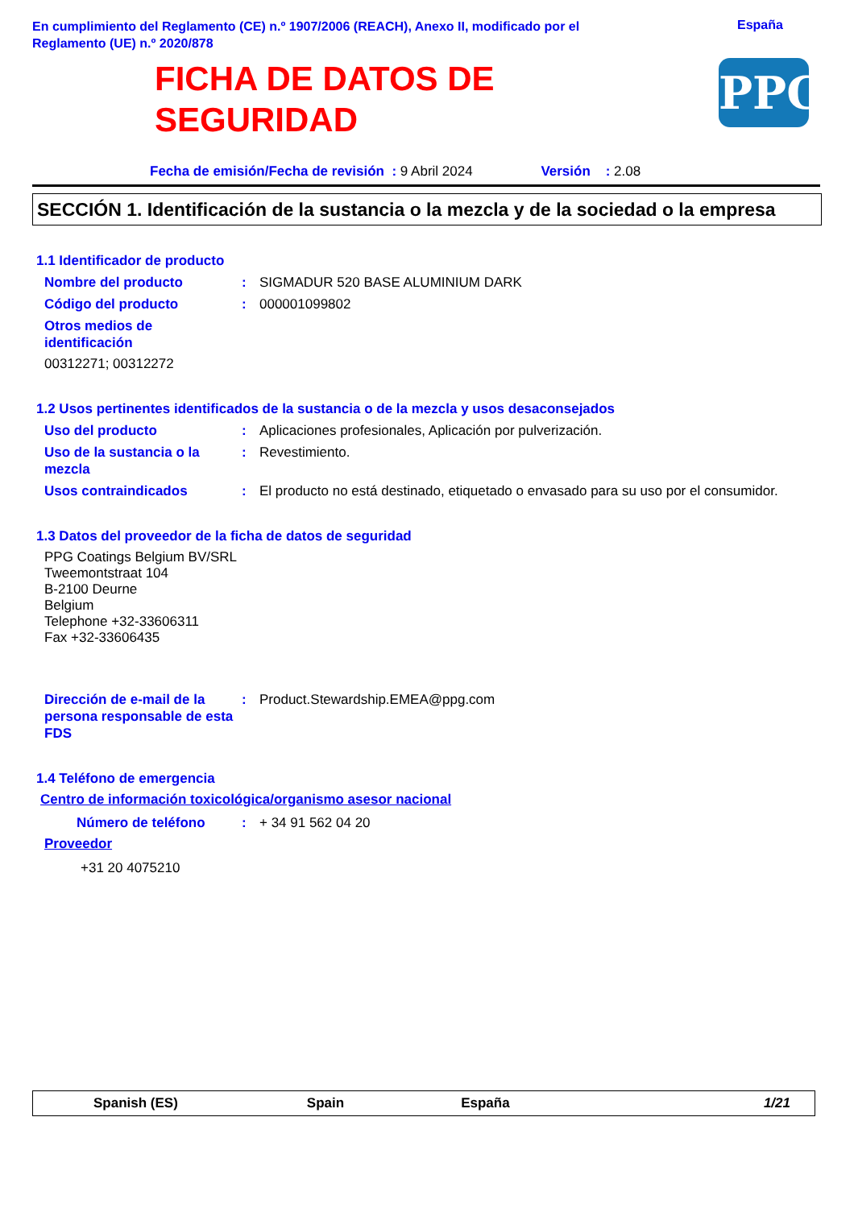En cumplimiento del Reglamento (CE) n.º 1907/2006 (REACH), Anexo II, modificado por el Reglamento (UE) n.º 2020/878
España
FICHA DE DATOS DE
SEGURIDAD
PPG
Fecha de emisión/Fecha de revisión : 9 Abril 2024 Versión : 2.08
SECCIÓN 1. Identificación de la sustancia o la mezcla y de la sociedad o la empresa
1.1 Identificador de producto
Nombre del producto : SIGMADUR 520 BASE ALUMINIUM DARK
Código del producto : 000001099802
Otros medios de identificación
00312271; 00312272
1.2 Usos pertinentes identificados de la sustancia o de la mezcla y usos desaconsejados
Uso del producto : Aplicaciones profesionales, Aplicación por pulverización.
Uso de la sustancia o la mezcla
: Revestimiento.
Usos contraindicados : El producto no está destinado, etiquetado o envasado para su uso por el consumidor.
1.3 Datos del proveedor de la ficha de datos de seguridad
PPG Coatings Belgium BV/SRL
Tweemontstraat 104
B-2100 Deurne
Belgium
Telephone +32-33606311
Fax +32-33606435
Dirección de e-mail de la persona responsable de esta FDS
: Product.Stewardship.EMEA@ppg.com
1.4 Teléfono de emergencia
Centro de información toxicológica/organismo asesor nacional
Número de teléfono : + 34 91 562 04 20
Proveedor
+31 20 4075210
Spanish (ES) Spain España 1/21